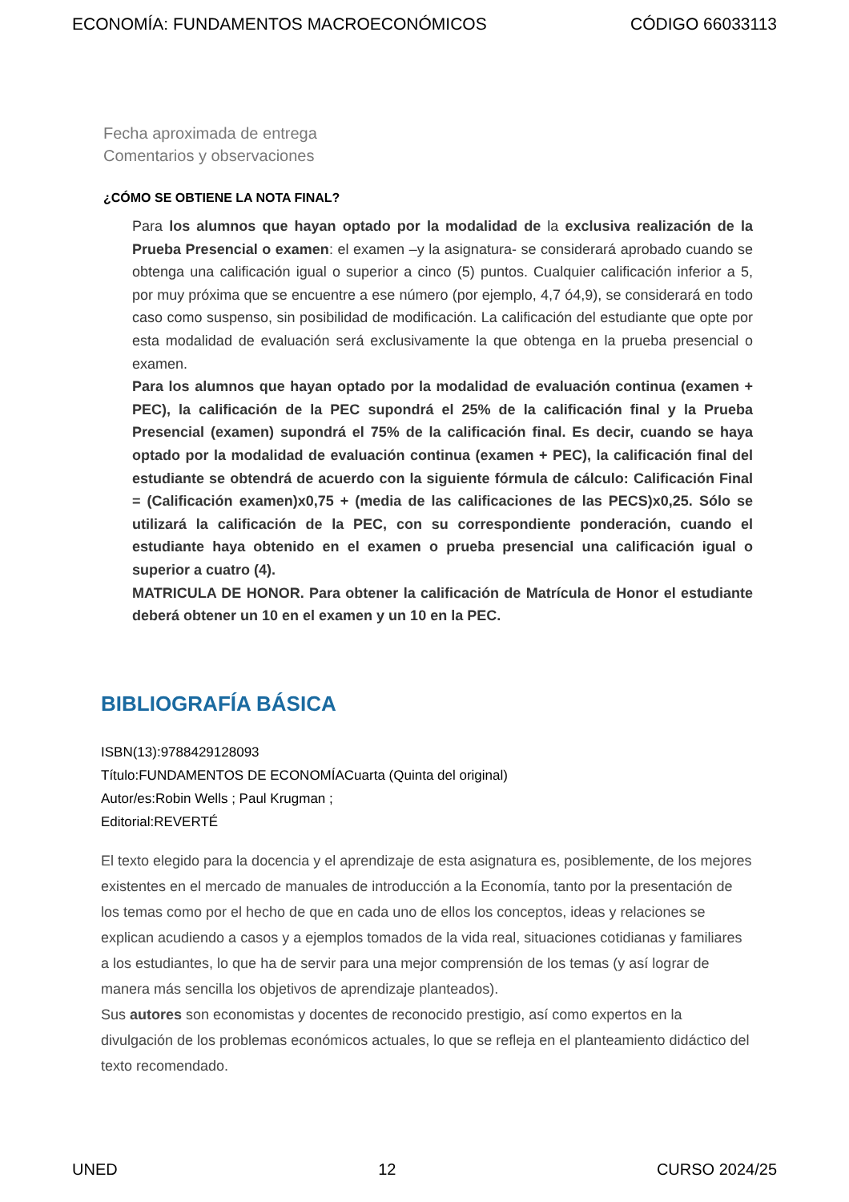ECONOMÍA: FUNDAMENTOS MACROECONÓMICOS CÓDIGO 66033113
Fecha aproximada de entrega
Comentarios y observaciones
¿CÓMO SE OBTIENE LA NOTA FINAL?
Para los alumnos que hayan optado por la modalidad de la exclusiva realización de la Prueba Presencial o examen: el examen –y la asignatura- se considerará aprobado cuando se obtenga una calificación igual o superior a cinco (5) puntos. Cualquier calificación inferior a 5, por muy próxima que se encuentre a ese número (por ejemplo, 4,7 ó4,9), se considerará en todo caso como suspenso, sin posibilidad de modificación. La calificación del estudiante que opte por esta modalidad de evaluación será exclusivamente la que obtenga en la prueba presencial o examen.
Para los alumnos que hayan optado por la modalidad de evaluación continua (examen + PEC), la calificación de la PEC supondrá el 25% de la calificación final y la Prueba Presencial (examen) supondrá el 75% de la calificación final. Es decir, cuando se haya optado por la modalidad de evaluación continua (examen + PEC), la calificación final del estudiante se obtendrá de acuerdo con la siguiente fórmula de cálculo: Calificación Final = (Calificación examen)x0,75 + (media de las calificaciones de las PECS)x0,25. Sólo se utilizará la calificación de la PEC, con su correspondiente ponderación, cuando el estudiante haya obtenido en el examen o prueba presencial una calificación igual o superior a cuatro (4).
MATRICULA DE HONOR. Para obtener la calificación de Matrícula de Honor el estudiante deberá obtener un 10 en el examen y un 10 en la PEC.
BIBLIOGRAFÍA BÁSICA
ISBN(13):9788429128093
Título:FUNDAMENTOS DE ECONOMÍACuarta (Quinta del original)
Autor/es:Robin Wells ; Paul Krugman ;
Editorial:REVERTÉ
El texto elegido para la docencia y el aprendizaje de esta asignatura es, posiblemente, de los mejores existentes en el mercado de manuales de introducción a la Economía, tanto por la presentación de los temas como por el hecho de que en cada uno de ellos los conceptos, ideas y relaciones se explican acudiendo a casos y a ejemplos tomados de la vida real, situaciones cotidianas y familiares a los estudiantes, lo que ha de servir para una mejor comprensión de los temas (y así lograr de manera más sencilla los objetivos de aprendizaje planteados).
Sus autores son economistas y docentes de reconocido prestigio, así como expertos en la divulgación de los problemas económicos actuales, lo que se refleja en el planteamiento didáctico del texto recomendado.
UNED 12 CURSO 2024/25